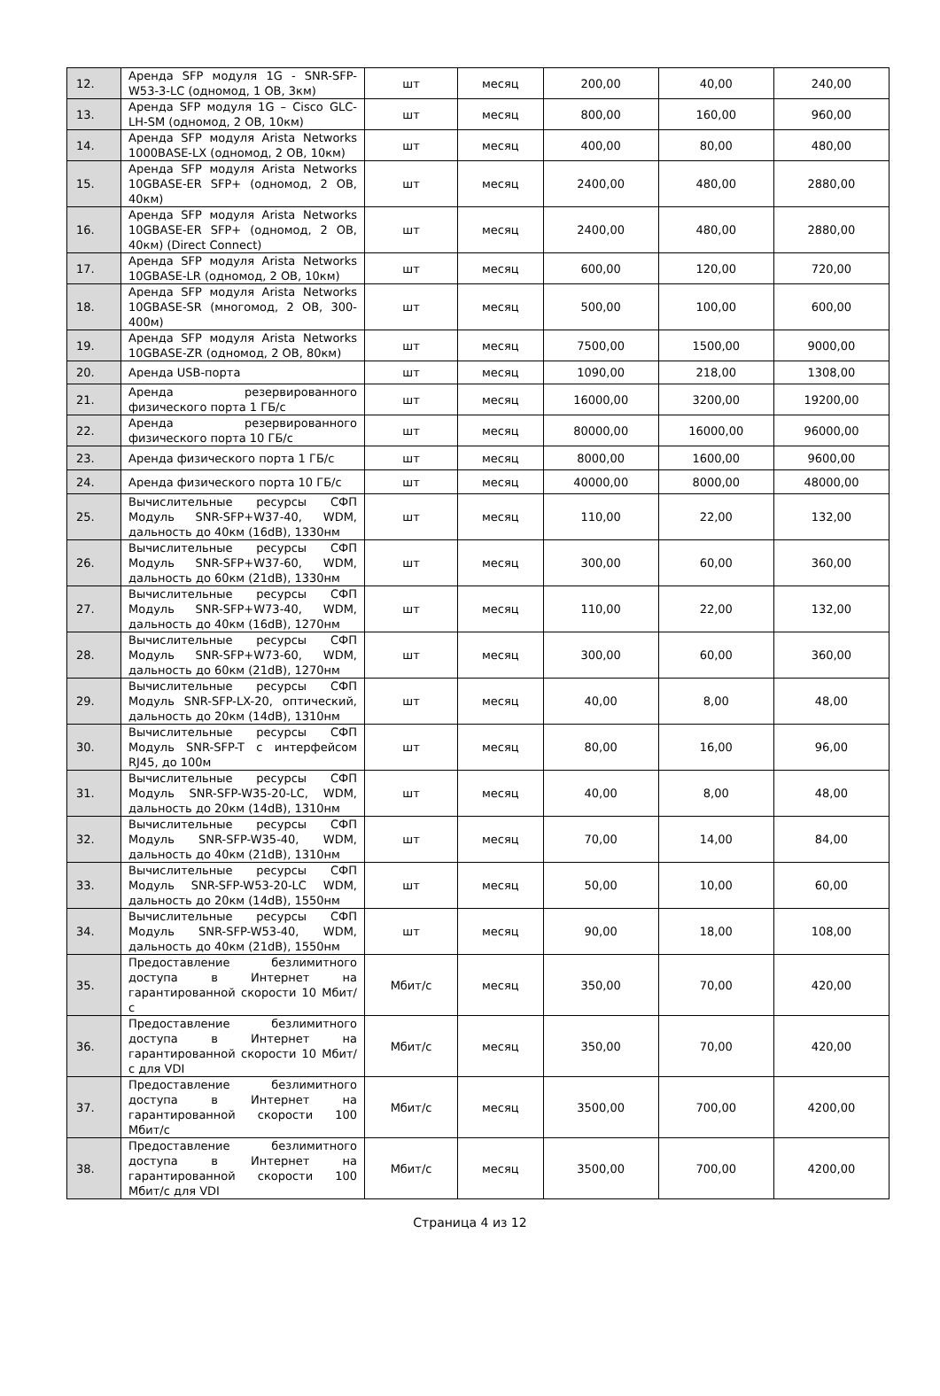| 12. | Аренда SFP модуля 1G - SNR-SFP-W53-3-LC (одномод, 1 ОВ, 3км) | шт | месяц | 200,00 | 40,00 | 240,00 |
| 13. | Аренда SFP модуля 1G – Cisco GLC-LH-SM (одномод, 2 ОВ, 10км) | шт | месяц | 800,00 | 160,00 | 960,00 |
| 14. | Аренда SFP модуля Arista Networks 1000BASE-LX (одномод, 2 ОВ, 10км) | шт | месяц | 400,00 | 80,00 | 480,00 |
| 15. | Аренда SFP модуля Arista Networks 10GBASE-ER SFP+ (одномод, 2 ОВ, 40км) | шт | месяц | 2400,00 | 480,00 | 2880,00 |
| 16. | Аренда SFP модуля Arista Networks 10GBASE-ER SFP+ (одномод, 2 ОВ, 40км) (Direct Connect) | шт | месяц | 2400,00 | 480,00 | 2880,00 |
| 17. | Аренда SFP модуля Arista Networks 10GBASE-LR (одномод, 2 ОВ, 10км) | шт | месяц | 600,00 | 120,00 | 720,00 |
| 18. | Аренда SFP модуля Arista Networks 10GBASE-SR (многомод, 2 ОВ, 300-400м) | шт | месяц | 500,00 | 100,00 | 600,00 |
| 19. | Аренда SFP модуля Arista Networks 10GBASE-ZR (одномод, 2 ОВ, 80км) | шт | месяц | 7500,00 | 1500,00 | 9000,00 |
| 20. | Аренда USB-порта | шт | месяц | 1090,00 | 218,00 | 1308,00 |
| 21. | Аренда резервированного физического порта 1 ГБ/с | шт | месяц | 16000,00 | 3200,00 | 19200,00 |
| 22. | Аренда резервированного физического порта 10 ГБ/с | шт | месяц | 80000,00 | 16000,00 | 96000,00 |
| 23. | Аренда физического порта 1 ГБ/с | шт | месяц | 8000,00 | 1600,00 | 9600,00 |
| 24. | Аренда физического порта 10 ГБ/с | шт | месяц | 40000,00 | 8000,00 | 48000,00 |
| 25. | Вычислительные ресурсы СФП Модуль SNR-SFP+W37-40, WDM, дальность до 40км (16dB), 1330нм | шт | месяц | 110,00 | 22,00 | 132,00 |
| 26. | Вычислительные ресурсы СФП Модуль SNR-SFP+W37-60, WDM, дальность до 60км (21dB), 1330нм | шт | месяц | 300,00 | 60,00 | 360,00 |
| 27. | Вычислительные ресурсы СФП Модуль SNR-SFP+W73-40, WDM, дальность до 40км (16dB), 1270нм | шт | месяц | 110,00 | 22,00 | 132,00 |
| 28. | Вычислительные ресурсы СФП Модуль SNR-SFP+W73-60, WDM, дальность до 60км (21dB), 1270нм | шт | месяц | 300,00 | 60,00 | 360,00 |
| 29. | Вычислительные ресурсы СФП Модуль SNR-SFP-LX-20, оптический, дальность до 20км (14dB), 1310нм | шт | месяц | 40,00 | 8,00 | 48,00 |
| 30. | Вычислительные ресурсы СФП Модуль SNR-SFP-T с интерфейсом RJ45, до 100м | шт | месяц | 80,00 | 16,00 | 96,00 |
| 31. | Вычислительные ресурсы СФП Модуль SNR-SFP-W35-20-LC, WDM, дальность до 20км (14dB), 1310нм | шт | месяц | 40,00 | 8,00 | 48,00 |
| 32. | Вычислительные ресурсы СФП Модуль SNR-SFP-W35-40, WDM, дальность до 40км (21dB), 1310нм | шт | месяц | 70,00 | 14,00 | 84,00 |
| 33. | Вычислительные ресурсы СФП Модуль SNR-SFP-W53-20-LC WDM, дальность до 20км (14dB), 1550нм | шт | месяц | 50,00 | 10,00 | 60,00 |
| 34. | Вычислительные ресурсы СФП Модуль SNR-SFP-W53-40, WDM, дальность до 40км (21dB), 1550нм | шт | месяц | 90,00 | 18,00 | 108,00 |
| 35. | Предоставление безлимитного доступа в Интернет на гарантированной скорости 10 Мбит/с | Мбит/с | месяц | 350,00 | 70,00 | 420,00 |
| 36. | Предоставление безлимитного доступа в Интернет на гарантированной скорости 10 Мбит/с для VDI | Мбит/с | месяц | 350,00 | 70,00 | 420,00 |
| 37. | Предоставление безлимитного доступа в Интернет на гарантированной скорости 100 Мбит/с | Мбит/с | месяц | 3500,00 | 700,00 | 4200,00 |
| 38. | Предоставление безлимитного доступа в Интернет на гарантированной скорости 100 Мбит/с для VDI | Мбит/с | месяц | 3500,00 | 700,00 | 4200,00 |
Страница 4 из 12